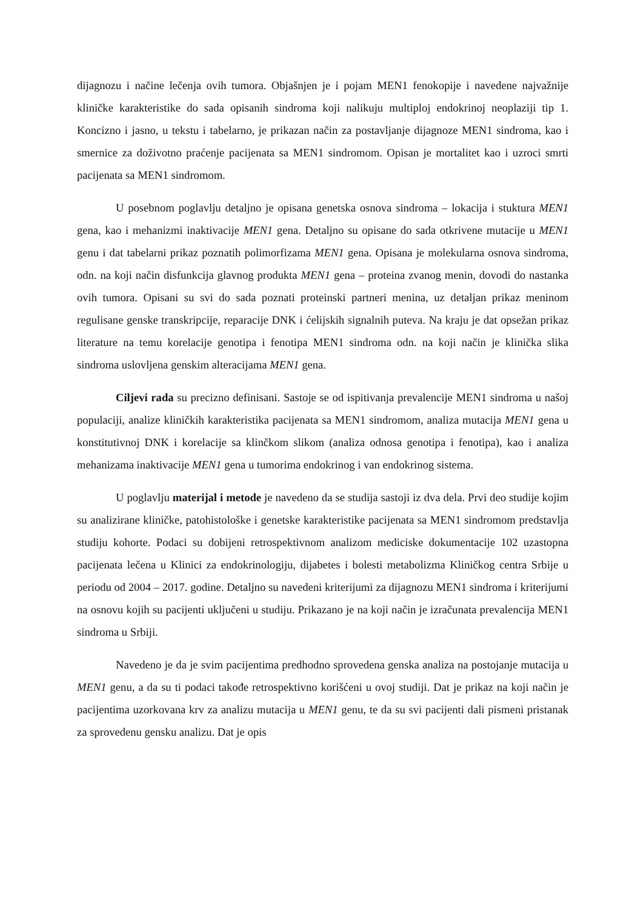dijagnozu i načine lečenja ovih tumora. Objašnjen je i pojam MEN1 fenokopije i navedene najvažnije kliničke karakteristike do sada opisanih sindroma koji nalikuju multiploj endokrinoj neoplaziji tip 1. Koncizno i jasno, u tekstu i tabelarno, je prikazan način za postavljanje dijagnoze MEN1 sindroma, kao i smernice za doživotno praćenje pacijenata sa MEN1 sindromom. Opisan je mortalitet kao i uzroci smrti pacijenata sa MEN1 sindromom.
U posebnom poglavlju detaljno je opisana genetska osnova sindroma – lokacija i stuktura MEN1 gena, kao i mehanizmi inaktivacije MEN1 gena. Detaljno su opisane do sada otkrivene mutacije u MEN1 genu i dat tabelarni prikaz poznatih polimorfizama MEN1 gena. Opisana je molekularna osnova sindroma, odn. na koji način disfunkcija glavnog produkta MEN1 gena – proteina zvanog menin, dovodi do nastanka ovih tumora. Opisani su svi do sada poznati proteinski partneri menina, uz detaljan prikaz meninom regulisane genske transkripcije, reparacije DNK i ćelijskih signalnih puteva. Na kraju je dat opsežan prikaz literature na temu korelacije genotipa i fenotipa MEN1 sindroma odn. na koji način je klinička slika sindroma uslovljena genskim alteracijama MEN1 gena.
Ciljevi rada su precizno definisani. Sastoje se od ispitivanja prevalencije MEN1 sindroma u našoj populaciji, analize kliničkih karakteristika pacijenata sa MEN1 sindromom, analiza mutacija MEN1 gena u konstitutivnoj DNK i korelacije sa klinčkom slikom (analiza odnosa genotipa i fenotipa), kao i analiza mehanizama inaktivacije MEN1 gena u tumorima endokrinog i van endokrinog sistema.
U poglavlju materijal i metode je navedeno da se studija sastoji iz dva dela. Prvi deo studije kojim su analizirane kliničke, patohistološke i genetske karakteristike pacijenata sa MEN1 sindromom predstavlja studiju kohorte. Podaci su dobijeni retrospektivnom analizom mediciske dokumentacije 102 uzastopna pacijenata lečena u Klinici za endokrinologiju, dijabetes i bolesti metabolizma Kliničkog centra Srbije u periodu od 2004 – 2017. godine. Detaljno su navedeni kriterijumi za dijagnozu MEN1 sindroma i kriterijumi na osnovu kojih su pacijenti uključeni u studiju. Prikazano je na koji način je izračunata prevalencija MEN1 sindroma u Srbiji.
Navedeno je da je svim pacijentima predhodno sprovedena genska analiza na postojanje mutacija u MEN1 genu, a da su ti podaci takođe retrospektivno korišćeni u ovoj studiji. Dat je prikaz na koji način je pacijentima uzorkovana krv za analizu mutacija u MEN1 genu, te da su svi pacijenti dali pismeni pristanak za sprovedenu gensku analizu. Dat je opis